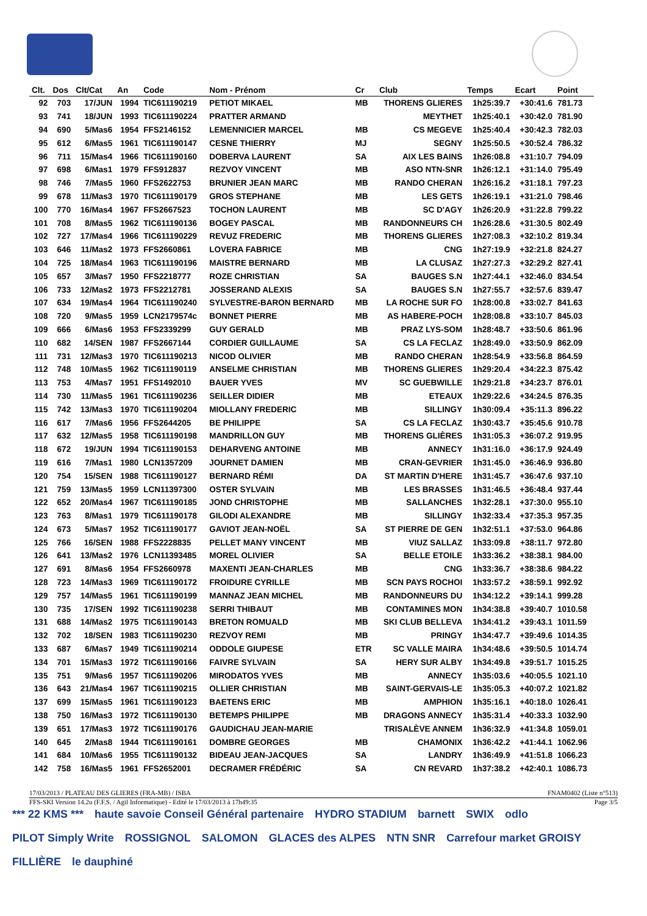| Clt. | Dos | Clt/Cat | An | Code | Nom - Prénom | Cr | Club | Temps | Ecart | Point |
| --- | --- | --- | --- | --- | --- | --- | --- | --- | --- | --- |
| 92 | 703 | 17/JUN | 1994 | TIC611190219 | PETIOT MIKAEL | MB | THORENS GLIERES | 1h25:39.7 | +30:41.6 | 781.73 |
| 93 | 741 | 18/JUN | 1993 | TIC611190224 | PRATTER ARMAND | | MEYTHET | 1h25:40.1 | +30:42.0 | 781.90 |
| 94 | 690 | 5/Mas6 | 1954 | FFS2146152 | LEMENNICIER MARCEL | MB | CS MEGEVE | 1h25:40.4 | +30:42.3 | 782.03 |
| 95 | 612 | 6/Mas5 | 1961 | TIC611190147 | CESNE THIERRY | MJ | SEGNY | 1h25:50.5 | +30:52.4 | 786.32 |
| 96 | 711 | 15/Mas4 | 1966 | TIC611190160 | DOBERVA LAURENT | SA | AIX LES BAINS | 1h26:08.8 | +31:10.7 | 794.09 |
| 97 | 698 | 6/Mas1 | 1979 | FFS912837 | REZVOY VINCENT | MB | ASO NTN-SNR | 1h26:12.1 | +31:14.0 | 795.49 |
| 98 | 746 | 7/Mas5 | 1960 | FFS2622753 | BRUNIER JEAN MARC | MB | RANDO CHERAN | 1h26:16.2 | +31:18.1 | 797.23 |
| 99 | 678 | 11/Mas3 | 1970 | TIC611190179 | GROS STEPHANE | MB | LES GETS | 1h26:19.1 | +31:21.0 | 798.46 |
| 100 | 770 | 16/Mas4 | 1967 | FFS2667523 | TOCHON LAURENT | MB | SC D'AGY | 1h26:20.9 | +31:22.8 | 799.22 |
| 101 | 708 | 8/Mas5 | 1962 | TIC611190136 | BOGEY PASCAL | MB | RANDONNEURS CH | 1h26:28.6 | +31:30.5 | 802.49 |
| 102 | 727 | 17/Mas4 | 1966 | TIC611190229 | REVUZ FREDERIC | MB | THORENS GLIERES | 1h27:08.3 | +32:10.2 | 819.34 |
| 103 | 646 | 11/Mas2 | 1973 | FFS2660861 | LOVERA FABRICE | MB | CNG | 1h27:19.9 | +32:21.8 | 824.27 |
| 104 | 725 | 18/Mas4 | 1963 | TIC611190196 | MAISTRE BERNARD | MB | LA CLUSAZ | 1h27:27.3 | +32:29.2 | 827.41 |
| 105 | 657 | 3/Mas7 | 1950 | FFS2218777 | ROZE CHRISTIAN | SA | BAUGES S.N | 1h27:44.1 | +32:46.0 | 834.54 |
| 106 | 733 | 12/Mas2 | 1973 | FFS2212781 | JOSSERAND ALEXIS | SA | BAUGES S.N | 1h27:55.7 | +32:57.6 | 839.47 |
| 107 | 634 | 19/Mas4 | 1964 | TIC611190240 | SYLVESTRE-BARON BERNARD | MB | LA ROCHE SUR FO | 1h28:00.8 | +33:02.7 | 841.63 |
| 108 | 720 | 9/Mas5 | 1959 | LCN2179574c | BONNET PIERRE | MB | AS HABERE-POCH | 1h28:08.8 | +33:10.7 | 845.03 |
| 109 | 666 | 6/Mas6 | 1953 | FFS2339299 | GUY GERALD | MB | PRAZ LYS-SOM | 1h28:48.7 | +33:50.6 | 861.96 |
| 110 | 682 | 14/SEN | 1987 | FFS2667144 | CORDIER GUILLAUME | SA | CS LA FECLAZ | 1h28:49.0 | +33:50.9 | 862.09 |
| 111 | 731 | 12/Mas3 | 1970 | TIC611190213 | NICOD OLIVIER | MB | RANDO CHERAN | 1h28:54.9 | +33:56.8 | 864.59 |
| 112 | 748 | 10/Mas5 | 1962 | TIC611190119 | ANSELME CHRISTIAN | MB | THORENS GLIERES | 1h29:20.4 | +34:22.3 | 875.42 |
| 113 | 753 | 4/Mas7 | 1951 | FFS1492010 | BAUER YVES | MV | SC GUEBWILLE | 1h29:21.8 | +34:23.7 | 876.01 |
| 114 | 730 | 11/Mas5 | 1961 | TIC611190236 | SEILLER DIDIER | MB | ETEAUX | 1h29:22.6 | +34:24.5 | 876.35 |
| 115 | 742 | 13/Mas3 | 1970 | TIC611190204 | MIOLLANY FREDERIC | MB | SILLINGY | 1h30:09.4 | +35:11.3 | 896.22 |
| 116 | 617 | 7/Mas6 | 1956 | FFS2644205 | BE PHILIPPE | SA | CS LA FECLAZ | 1h30:43.7 | +35:45.6 | 910.78 |
| 117 | 632 | 12/Mas5 | 1958 | TIC611190198 | MANDRILLON GUY | MB | THORENS GLIÈRES | 1h31:05.3 | +36:07.2 | 919.95 |
| 118 | 672 | 19/JUN | 1994 | TIC611190153 | DEHARVENG ANTOINE | MB | ANNECY | 1h31:16.0 | +36:17.9 | 924.49 |
| 119 | 616 | 7/Mas1 | 1980 | LCN1357209 | JOURNET DAMIEN | MB | CRAN-GEVRIER | 1h31:45.0 | +36:46.9 | 936.80 |
| 120 | 754 | 15/SEN | 1988 | TIC611190127 | BERNARD RÉMI | DA | ST MARTIN D'HERE | 1h31:45.7 | +36:47.6 | 937.10 |
| 121 | 759 | 13/Mas5 | 1959 | LCN11397300 | OSTER SYLVAIN | MB | LES BRASSES | 1h31:46.5 | +36:48.4 | 937.44 |
| 122 | 652 | 20/Mas4 | 1967 | TIC611190185 | JOND CHRISTOPHE | MB | SALLANCHES | 1h32:28.1 | +37:30.0 | 955.10 |
| 123 | 763 | 8/Mas1 | 1979 | TIC611190178 | GILODI ALEXANDRE | MB | SILLINGY | 1h32:33.4 | +37:35.3 | 957.35 |
| 124 | 673 | 5/Mas7 | 1952 | TIC611190177 | GAVIOT JEAN-NOËL | SA | ST PIERRE DE GEN | 1h32:51.1 | +37:53.0 | 964.86 |
| 125 | 766 | 16/SEN | 1988 | FFS2228835 | PELLET MANY VINCENT | MB | VIUZ SALLAZ | 1h33:09.8 | +38:11.7 | 972.80 |
| 126 | 641 | 13/Mas2 | 1976 | LCN11393485 | MOREL OLIVIER | SA | BELLE ETOILE | 1h33:36.2 | +38:38.1 | 984.00 |
| 127 | 691 | 8/Mas6 | 1954 | FFS2660978 | MAXENTI JEAN-CHARLES | MB | CNG | 1h33:36.7 | +38:38.6 | 984.22 |
| 128 | 723 | 14/Mas3 | 1969 | TIC611190172 | FROIDURE CYRILLE | MB | SCN PAYS ROCHOI | 1h33:57.2 | +38:59.1 | 992.92 |
| 129 | 757 | 14/Mas5 | 1961 | TIC611190199 | MANNAZ JEAN MICHEL | MB | RANDONNEURS DU | 1h34:12.2 | +39:14.1 | 999.28 |
| 130 | 735 | 17/SEN | 1992 | TIC611190238 | SERRI THIBAUT | MB | CONTAMINES MON | 1h34:38.8 | +39:40.7 | 1010.58 |
| 131 | 688 | 14/Mas2 | 1975 | TIC611190143 | BRETON ROMUALD | MB | SKI CLUB BELLEVA | 1h34:41.2 | +39:43.1 | 1011.59 |
| 132 | 702 | 18/SEN | 1983 | TIC611190230 | REZVOY REMI | MB | PRINGY | 1h34:47.7 | +39:49.6 | 1014.35 |
| 133 | 687 | 6/Mas7 | 1949 | TIC611190214 | ODDOLE GIUPESE | ETR | SC VALLE MAIRA | 1h34:48.6 | +39:50.5 | 1014.74 |
| 134 | 701 | 15/Mas3 | 1972 | TIC611190166 | FAIVRE SYLVAIN | SA | HERY SUR ALBY | 1h34:49.8 | +39:51.7 | 1015.25 |
| 135 | 751 | 9/Mas6 | 1957 | TIC611190206 | MIRODATOS YVES | MB | ANNECY | 1h35:03.6 | +40:05.5 | 1021.10 |
| 136 | 643 | 21/Mas4 | 1967 | TIC611190215 | OLLIER CHRISTIAN | MB | SAINT-GERVAIS-LE | 1h35:05.3 | +40:07.2 | 1021.82 |
| 137 | 699 | 15/Mas5 | 1961 | TIC611190123 | BAETENS ERIC | MB | AMPHION | 1h35:16.1 | +40:18.0 | 1026.41 |
| 138 | 750 | 16/Mas3 | 1972 | TIC611190130 | BETEMPS PHILIPPE | MB | DRAGONS ANNECY | 1h35:31.4 | +40:33.3 | 1032.90 |
| 139 | 651 | 17/Mas3 | 1972 | TIC611190176 | GAUDICHAU JEAN-MARIE | | TRISALÈVE ANNEM | 1h36:32.9 | +41:34.8 | 1059.01 |
| 140 | 645 | 2/Mas8 | 1944 | TIC611190161 | DOMBRE GEORGES | MB | CHAMONIX | 1h36:42.2 | +41:44.1 | 1062.96 |
| 141 | 684 | 10/Mas6 | 1955 | TIC611190132 | BIDEAU JEAN-JACQUES | SA | LANDRY | 1h36:49.9 | +41:51.8 | 1066.23 |
| 142 | 758 | 16/Mas5 | 1961 | FFS2652001 | DECRAMER FRÉDÉRIC | SA | CN REVARD | 1h37:38.2 | +42:40.1 | 1086.73 |
17/03/2013 / PLATEAU DES GLIERES (FRA-MB) / ISBA FNAM0402 (Liste n°513)
FFS-SKI Version 14.2u (F.F.S. / Agil Informatique) - Edité le 17/03/2013 à 17h49:35 Page 3/5
*** 22 KMS *** haute savoie Conseil Général partenaire HYDRO STADIUM barnett SWIX odlo PILOT Simply Write ROSSIGNOL SALOMON GLACES des ALPES NTN SNR Carrefour market GROISY FILLIÈRE le dauphiné